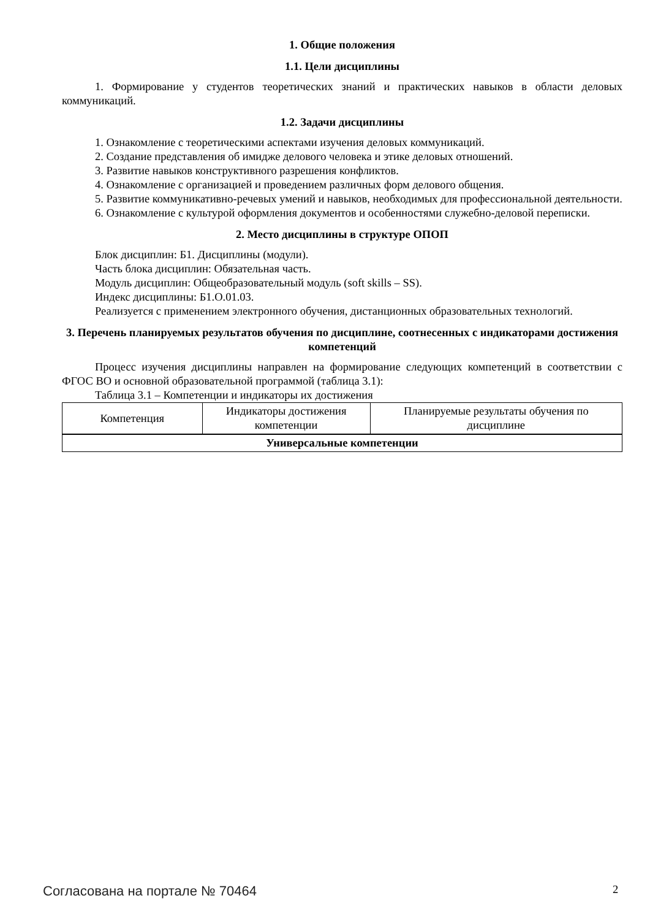1. Общие положения
1.1. Цели дисциплины
1. Формирование у студентов теоретических знаний и практических навыков в области деловых коммуникаций.
1.2. Задачи дисциплины
1. Ознакомление с теоретическими аспектами изучения деловых коммуникаций.
2. Создание представления об имидже делового человека и этике деловых отношений.
3. Развитие навыков конструктивного разрешения конфликтов.
4. Ознакомление с организацией и проведением различных форм делового общения.
5. Развитие коммуникативно-речевых умений и навыков, необходимых для профессиональной деятельности.
6. Ознакомление с культурой оформления документов и особенностями служебно-деловой переписки.
2. Место дисциплины в структуре ОПОП
Блок дисциплин: Б1. Дисциплины (модули).
Часть блока дисциплин: Обязательная часть.
Модуль дисциплин: Общеобразовательный модуль (soft skills – SS).
Индекс дисциплины: Б1.О.01.03.
Реализуется с применением электронного обучения, дистанционных образовательных технологий.
3. Перечень планируемых результатов обучения по дисциплине, соотнесенных с индикаторами достижения компетенций
Процесс изучения дисциплины направлен на формирование следующих компетенций в соответствии с ФГОС ВО и основной образовательной программой (таблица 3.1):
Таблица 3.1 – Компетенции и индикаторы их достижения
| Компетенция | Индикаторы достижения компетенции | Планируемые результаты обучения по дисциплине |
| --- | --- | --- |
| Универсальные компетенции | | |
Согласована на портале № 70464 2